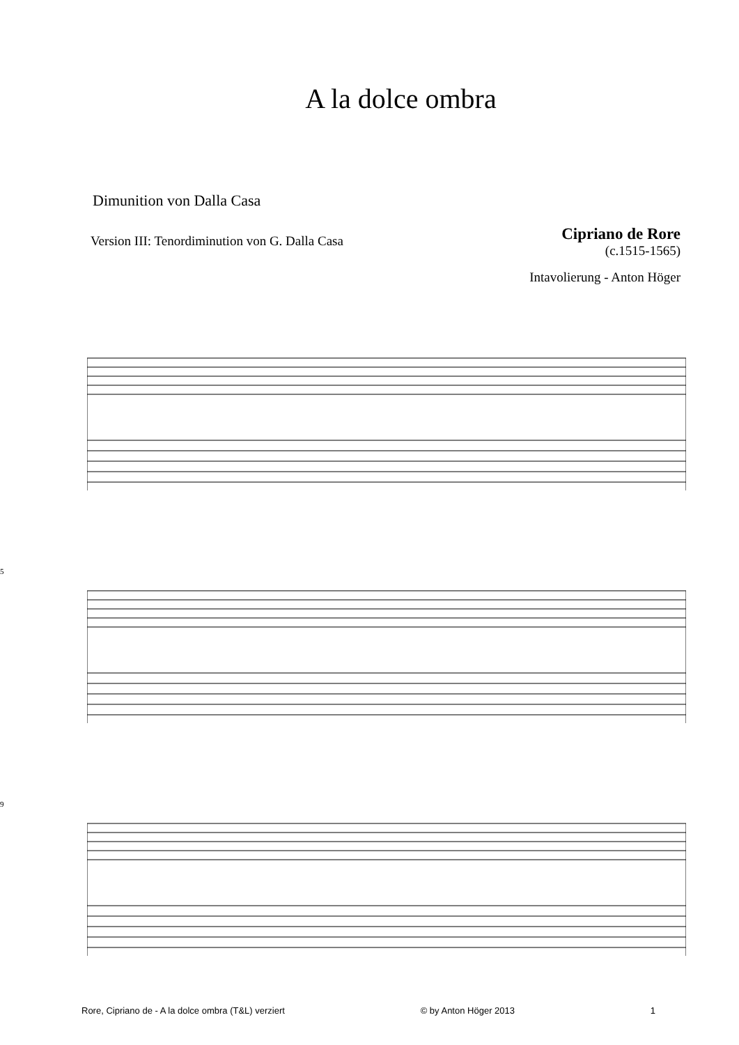A la dolce ombra
Dimunition von Dalla Casa
Version III: Tenordiminution von G. Dalla Casa
Cipriano de Rore
(c.1515-1565)
Intavolierung - Anton Höger
5
9
Rore, Cipriano de - A la dolce ombra (T&L) verziert © by Anton Höger 2013 1